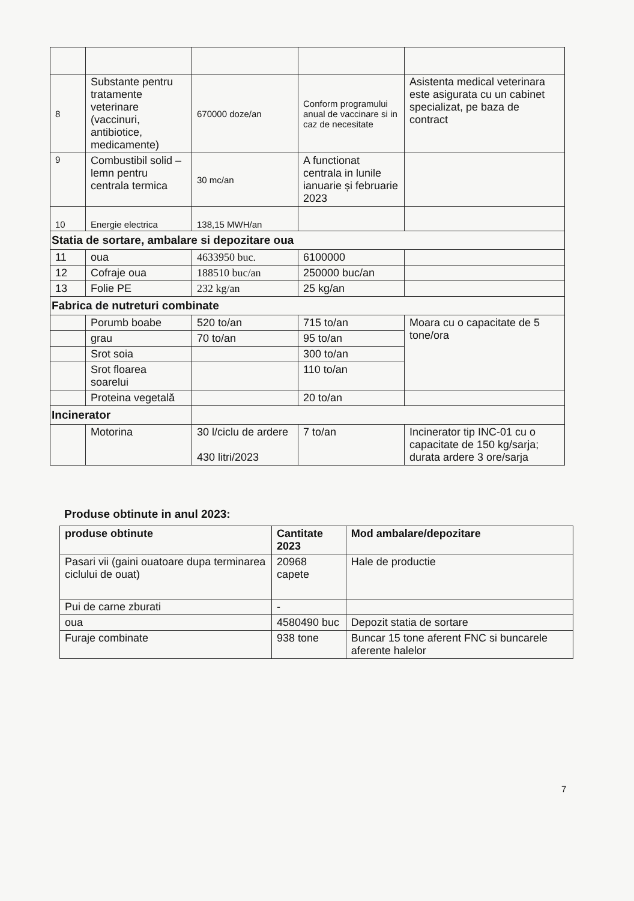| 8 | Substante pentru tratamente veterinare (vaccinuri, antibiotice, medicamente) | 670000 doze/an | Conform programului anual de vaccinare si in caz de necesitate | Asistenta medical veterinara este asigurata cu un cabinet specializat, pe baza de contract |
| 9 | Combustibil solid –lemn pentru centrala termica | 30 mc/an | A functionat centrala in lunile ianuarie și februarie 2023 | |
| 10 | Energie electrica | 138,15 MWH/an | | |
| Statia de sortare, ambalare si depozitare oua | | | | |
| 11 | oua | 4633950 buc. | 6100000 | |
| 12 | Cofraje oua | 188510 buc/an | 250000 buc/an | |
| 13 | Folie PE | 232 kg/an | 25 kg/an | |
| Fabrica de nutreturi combinate | | | | |
| | Porumb boabe | 520 to/an | 715 to/an | Moara cu o capacitate de 5 tone/ora |
| | grau | 70 to/an | 95 to/an | |
| | Srot soia | | 300 to/an | |
| | Srot floarea soarelui | | 110 to/an | |
| | Proteina vegetală | | 20 to/an | |
| Incinerator | | | | |
| | Motorina | 30 l/ciclu de ardere 430 litri/2023 | 7 to/an | Incinerator tip INC-01 cu o capacitate de 150 kg/sarja; durata ardere 3 ore/sarja |
Produse obtinute in anul 2023:
| produse obtinute | Cantitate 2023 | Mod ambalare/depozitare |
| --- | --- | --- |
| Pasari vii (gaini ouatoare dupa terminarea ciclului de ouat) | 20968 capete | Hale de productie |
| Pui de carne zburati | - | |
| oua | 4580490 buc | Depozit statia de sortare |
| Furaje combinate | 938 tone | Buncar 15 tone aferent FNC si buncarele aferente halelor |
7